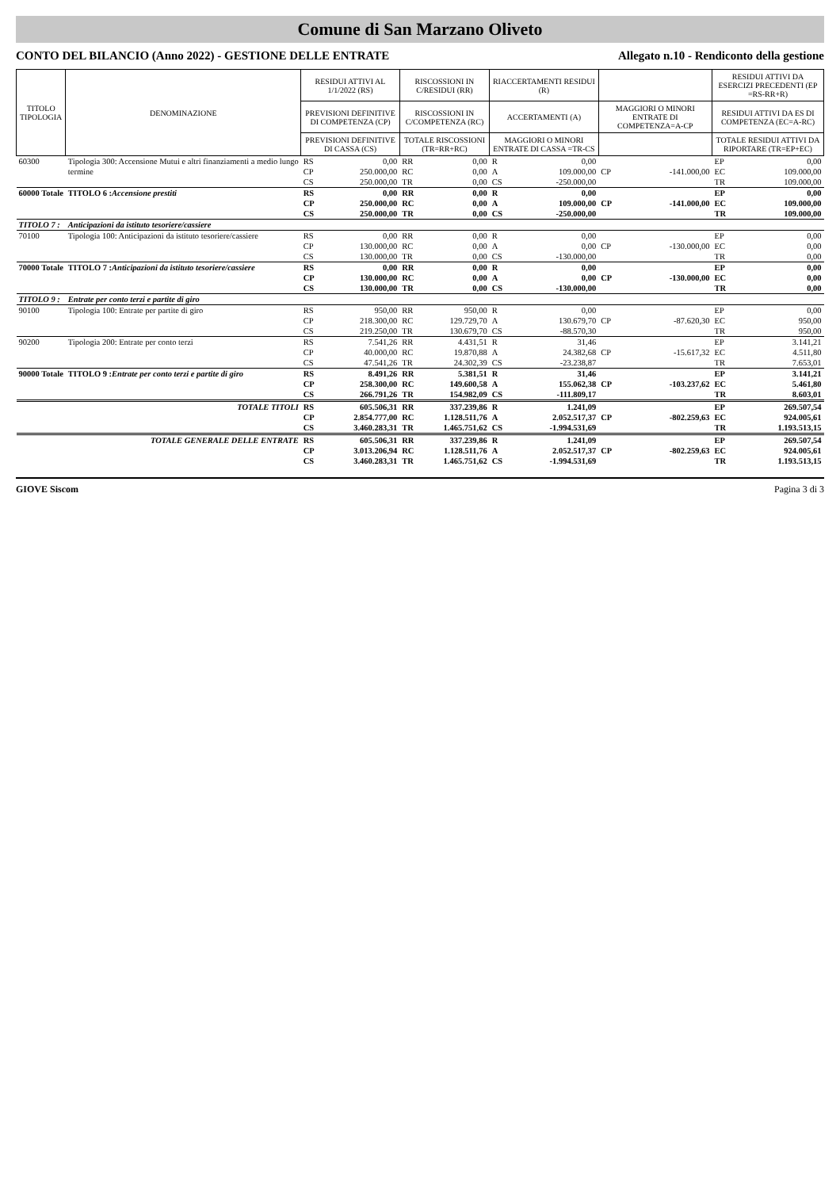Comune di San Marzano Oliveto
CONTO DEL BILANCIO (Anno 2022) - GESTIONE DELLE ENTRATE Allegato n.10 - Rendiconto della gestione
| TITOLO TIPOLOGIA | DENOMINAZIONE | RESIDUI ATTIVI AL 1/1/2022 (RS) | | RISCOSSIONI IN C/RESIDUI (RR) | | RIACCERTAMENTI RESIDUI (R) | | | | RESIDUI ATTIVI DA ESERCIZI PRECEDENTI (EP =RS-RR+R) | |
| --- | --- | --- | --- | --- | --- | --- | --- | --- | --- | --- | --- |
| | | PREVISIONI DEFINITIVE DI COMPETENZA (CP) | | RISCOSSIONI IN C/COMPETENZA (RC) | | ACCERTAMENTI (A) | | MAGGIORI O MINORI ENTRATE DI COMPETENZA=A-CP | | RESIDUI ATTIVI DA ES DI COMPETENZA (EC=A-RC) | |
| | | PREVISIONI DEFINITIVE DI CASSA (CS) | | TOTALE RISCOSSIONI (TR=RR+RC) | | MAGGIORI O MINORI ENTRATE DI CASSA =TR-CS | | | | TOTALE RESIDUI ATTIVI DA RIPORTARE (TR=EP+EC) | |
| 60300 | Tipologia 300: Accensione Mutui e altri finanziamenti a medio lungo | RS | 0,00 | RR | 0,00 | R | 0,00 | | | EP | 0,00 |
| | termine | CP | 250.000,00 | RC | 0,00 | A | 109.000,00 | CP | -141.000,00 | EC | 109.000,00 |
| | | CS | 250.000,00 | TR | 0,00 | CS | -250.000,00 | | | TR | 109.000,00 |
| 60000 Totale | TITOLO 6 : Accensione prestiti | RS | 0,00 | RR | 0,00 | R | 0,00 | | | EP | 0,00 |
| | | CP | 250.000,00 | RC | 0,00 | A | 109.000,00 | CP | -141.000,00 | EC | 109.000,00 |
| | | CS | 250.000,00 | TR | 0,00 | CS | -250.000,00 | | | TR | 109.000,00 |
| TITOLO 7 : | Anticipazioni da istituto tesoriere/cassiere | | | | | | | | | | |
| 70100 | Tipologia 100: Anticipazioni da istituto tesoriere/cassiere | RS | 0,00 | RR | 0,00 | R | 0,00 | | | EP | 0,00 |
| | | CP | 130.000,00 | RC | 0,00 | A | 0,00 | CP | -130.000,00 | EC | 0,00 |
| | | CS | 130.000,00 | TR | 0,00 | CS | -130.000,00 | | | TR | 0,00 |
| 70000 Totale | TITOLO 7 : Anticipazioni da istituto tesoriere/cassiere | RS | 0,00 | RR | 0,00 | R | 0,00 | | | EP | 0,00 |
| | | CP | 130.000,00 | RC | 0,00 | A | 0,00 | CP | -130.000,00 | EC | 0,00 |
| | | CS | 130.000,00 | TR | 0,00 | CS | -130.000,00 | | | TR | 0,00 |
| TITOLO 9 : | Entrate per conto terzi e partite di giro | | | | | | | | | | |
| 90100 | Tipologia 100: Entrate per partite di giro | RS | 950,00 | RR | 950,00 | R | 0,00 | | | EP | 0,00 |
| | | CP | 218.300,00 | RC | 129.729,70 | A | 130.679,70 | CP | -87.620,30 | EC | 950,00 |
| | | CS | 219.250,00 | TR | 130.679,70 | CS | -88.570,30 | | | TR | 950,00 |
| 90200 | Tipologia 200: Entrate per conto terzi | RS | 7.541,26 | RR | 4.431,51 | R | 31,46 | | | EP | 3.141,21 |
| | | CP | 40.000,00 | RC | 19.870,88 | A | 24.382,68 | CP | -15.617,32 | EC | 4.511,80 |
| | | CS | 47.541,26 | TR | 24.302,39 | CS | -23.238,87 | | | TR | 7.653,01 |
| 90000 Totale | TITOLO 9 : Entrate per conto terzi e partite di giro | RS | 8.491,26 | RR | 5.381,51 | R | 31,46 | | | EP | 3.141,21 |
| | | CP | 258.300,00 | RC | 149.600,58 | A | 155.062,38 | CP | -103.237,62 | EC | 5.461,80 |
| | | CS | 266.791,26 | TR | 154.982,09 | CS | -111.809,17 | | | TR | 8.603,01 |
| | TOTALE TITOLI | RS | 605.506,31 | RR | 337.239,86 | R | 1.241,09 | | | EP | 269.507,54 |
| | | CP | 2.854.777,00 | RC | 1.128.511,76 | A | 2.052.517,37 | CP | -802.259,63 | EC | 924.005,61 |
| | | CS | 3.460.283,31 | TR | 1.465.751,62 | CS | -1.994.531,69 | | | TR | 1.193.513,15 |
| | TOTALE GENERALE DELLE ENTRATE | RS | 605.506,31 | RR | 337.239,86 | R | 1.241,09 | | | EP | 269.507,54 |
| | | CP | 3.013.206,94 | RC | 1.128.511,76 | A | 2.052.517,37 | CP | -802.259,63 | EC | 924.005,61 |
| | | CS | 3.460.283,31 | TR | 1.465.751,62 | CS | -1.994.531,69 | | | TR | 1.193.513,15 |
GIOVE Siscom Pagina 3 di 3